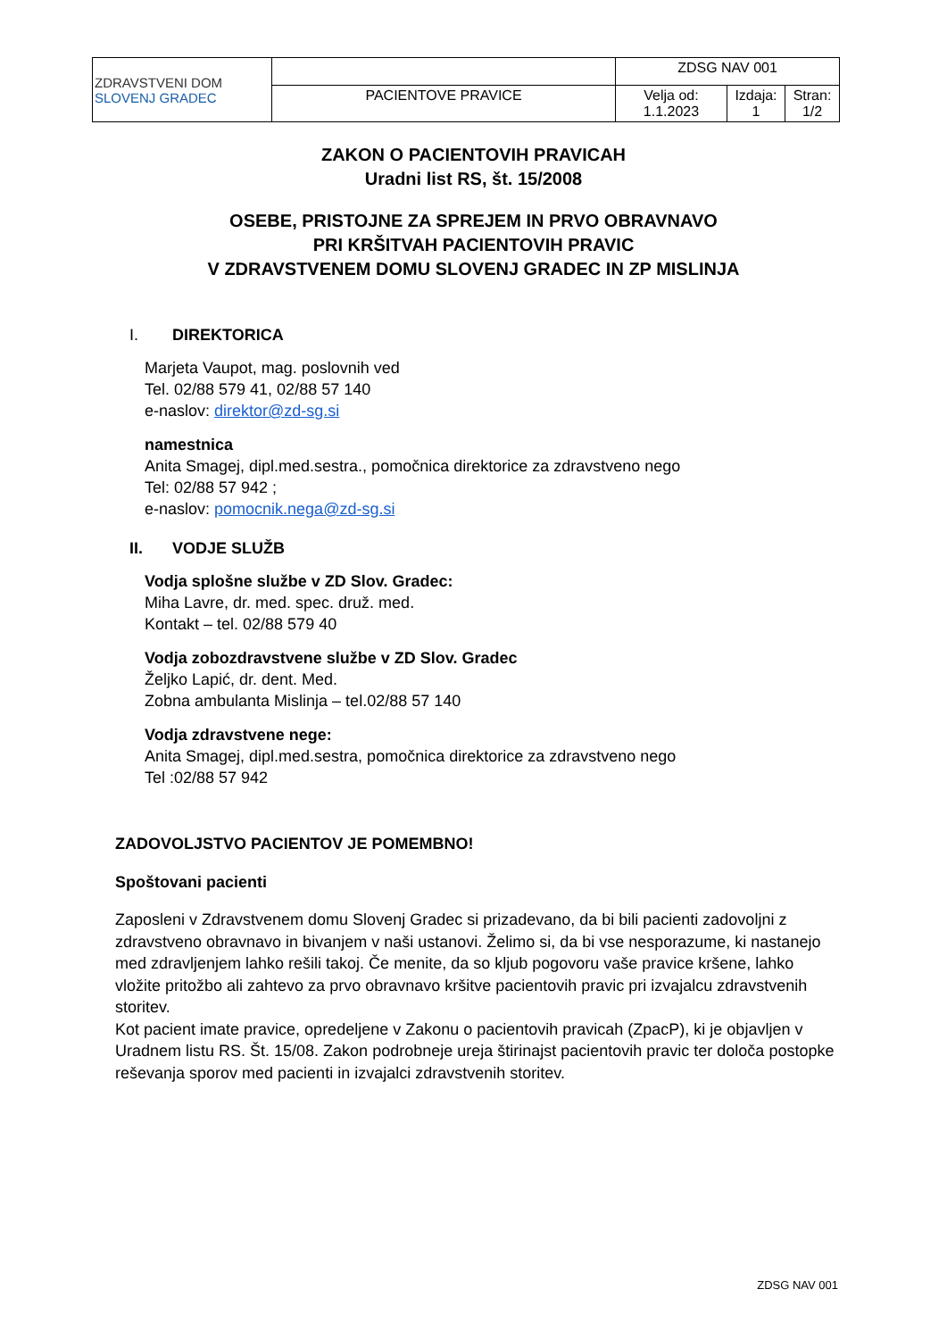| ZDRAVSTVENI DOM SLOVENJ GRADEC | | ZDSG NAV 001 | | |
| | PACIENTOVE PRAVICE | Velja od: 1.1.2023 | Izdaja: 1 | Stran: 1/2 |
ZAKON O PACIENTOVIH PRAVICAH
Uradni list RS, št. 15/2008
OSEBE, PRISTOJNE ZA SPREJEM IN PRVO OBRAVNAVO
PRI KRŠITVAH PACIENTOVIH PRAVIC
V ZDRAVSTVENEM DOMU SLOVENJ GRADEC IN ZP MISLINJA
I. DIREKTORICA
Marjeta Vaupot, mag. poslovnih ved
Tel. 02/88 579 41, 02/88 57 140
e-naslov: direktor@zd-sg.si
namestnica
Anita Smagej, dipl.med.sestra., pomočnica direktorice za zdravstveno nego
Tel: 02/88 57 942 ;
e-naslov: pomocnik.nega@zd-sg.si
II. VODJE SLUŽB
Vodja splošne službe v ZD Slov. Gradec:
Miha Lavre, dr. med. spec. druž. med.
Kontakt – tel. 02/88 579 40
Vodja zobozdravstvene službe v ZD Slov. Gradec
Željko Lapić, dr. dent. Med.
Zobna ambulanta Mislinja – tel.02/88 57 140
Vodja zdravstvene nege:
Anita Smagej, dipl.med.sestra, pomočnica direktorice za zdravstveno nego
Tel :02/88 57 942
ZADOVOLJSTVO PACIENTOV JE POMEMBNO!
Spoštovani pacienti
Zaposleni v Zdravstvenem domu Slovenj Gradec si prizadevano, da bi bili pacienti zadovoljni z zdravstveno obravnavo in bivanjem v naši ustanovi. Želimo si, da bi vse nesporazume, ki nastanejo med zdravljenjem lahko rešili takoj. Če menite, da so kljub pogovoru vaše pravice kršene, lahko vložite pritožbo ali zahtevo za prvo obravnavo kršitve pacientovih pravic pri izvajalcu zdravstvenih storitev.
Kot pacient imate pravice, opredeljene v Zakonu o pacientovih pravicah (ZpacP), ki je objavljen v Uradnem listu RS. Št. 15/08. Zakon podrobneje ureja štirinajst pacientovih pravic ter določa postopke reševanja sporov med pacienti in izvajalci zdravstvenih storitev.
ZDSG NAV 001